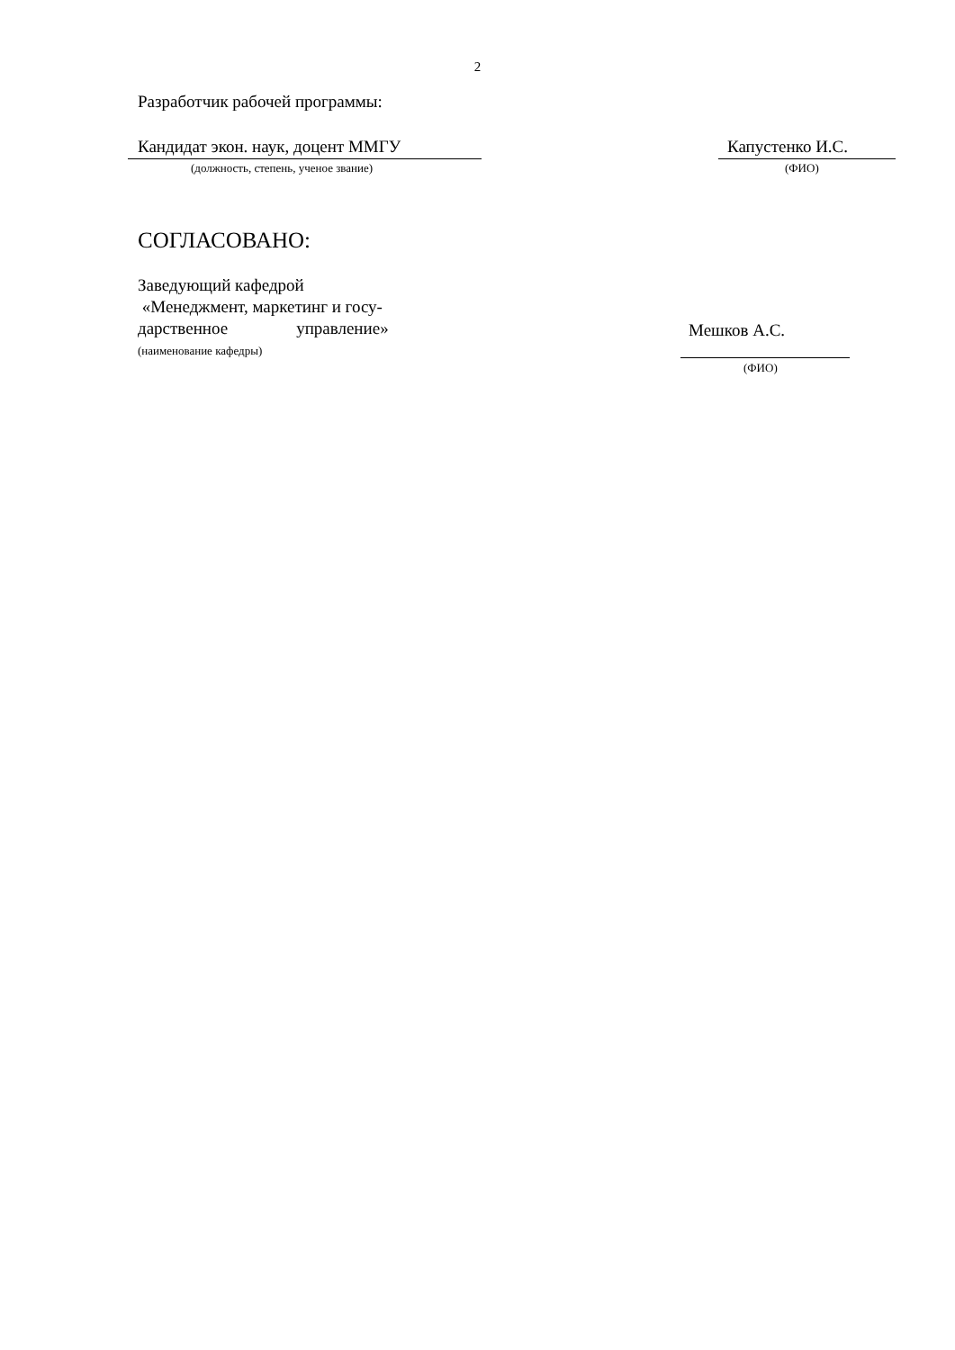2
Разработчик рабочей программы:
Кандидат экон. наук, доцент ММГУ Капустенко И.С.
(должность, степень, ученое звание) (ФИО)
СОГЛАСОВАНО:
Заведующий кафедрой
«Менеджмент, маркетинг и госу-
дарственное управление»
Мешков А.С.
(наименование кафедры)
(ФИО)